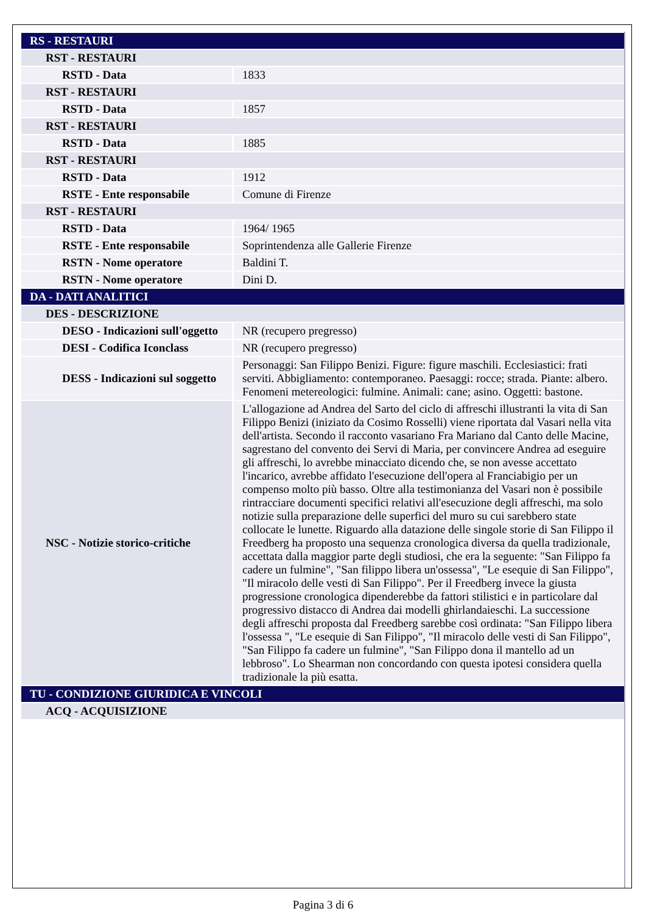| RS - RESTAURI | |
| RST - RESTAURI | |
| RSTD - Data | 1833 |
| RST - RESTAURI | |
| RSTD - Data | 1857 |
| RST - RESTAURI | |
| RSTD - Data | 1885 |
| RST - RESTAURI | |
| RSTD - Data | 1912 |
| RSTE - Ente responsabile | Comune di Firenze |
| RST - RESTAURI | |
| RSTD - Data | 1964/ 1965 |
| RSTE - Ente responsabile | Soprintendenza alle Gallerie Firenze |
| RSTN - Nome operatore | Baldini T. |
| RSTN - Nome operatore | Dini D. |
| DA - DATI ANALITICI | |
| DES - DESCRIZIONE | |
| DESO - Indicazioni sull'oggetto | NR (recupero pregresso) |
| DESI - Codifica Iconclass | NR (recupero pregresso) |
| DESS - Indicazioni sul soggetto | Personaggi: San Filippo Benizi. Figure: figure maschili. Ecclesiastici: frati serviti. Abbigliamento: contemporaneo. Paesaggi: rocce; strada. Piante: albero. Fenomeni metereologici: fulmine. Animali: cane; asino. Oggetti: bastone. |
| NSC - Notizie storico-critiche | L'allogazione ad Andrea del Sarto del ciclo di affreschi illustranti la vita di San Filippo Benizi (iniziato da Cosimo Rosselli) viene riportata dal Vasari nella vita dell'artista. Secondo il racconto vasariano Fra Mariano dal Canto delle Macine, sagrestano del convento dei Servi di Maria, per convincere Andrea ad eseguire gli affreschi, lo avrebbe minacciato dicendo che, se non avesse accettato l'incarico, avrebbe affidato l'esecuzione dell'opera al Franciabigio per un compenso molto più basso. Oltre alla testimonianza del Vasari non è possibile rintracciare documenti specifici relativi all'esecuzione degli affreschi, ma solo notizie sulla preparazione delle superfici del muro su cui sarebbero state collocate le lunette. Riguardo alla datazione delle singole storie di San Filippo il Freedberg ha proposto una sequenza cronologica diversa da quella tradizionale, accettata dalla maggior parte degli studiosi, che era la seguente: "San Filippo fa cadere un fulmine", "San filippo libera un'ossessa", "Le esequie di San Filippo", "Il miracolo delle vesti di San Filippo". Per il Freedberg invece la giusta progressione cronologica dipenderebbe da fattori stilistici e in particolare dal progressivo distacco di Andrea dai modelli ghirlandaieschi. La successione degli affreschi proposta dal Freedberg sarebbe così ordinata: "San Filippo libera l'ossessa ", "Le esequie di San Filippo", "Il miracolo delle vesti di San Filippo", "San Filippo fa cadere un fulmine", "San Filippo dona il mantello ad un lebbroso". Lo Shearman non concordando con questa ipotesi considera quella tradizionale la più esatta. |
| TU - CONDIZIONE GIURIDICA E VINCOLI | |
| ACQ - ACQUISIZIONE | |
Pagina 3 di 6